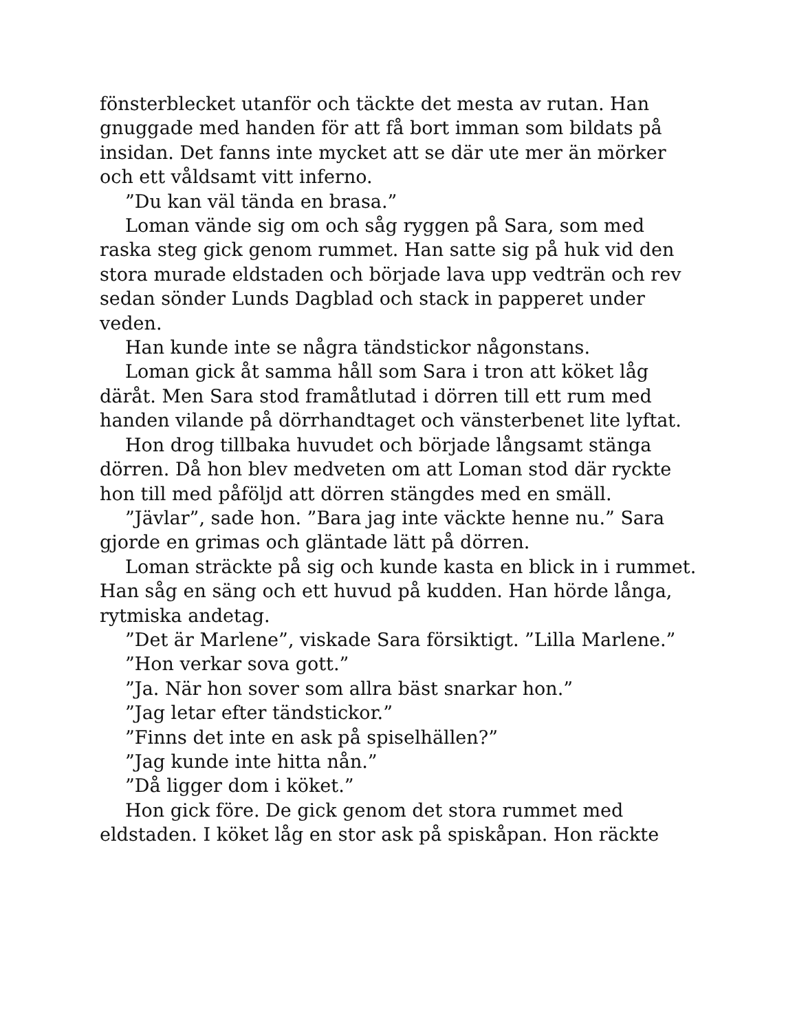fönsterblecket utanför och täckte det mesta av rutan. Han gnuggade med handen för att få bort imman som bildats på insidan. Det fanns inte mycket att se där ute mer än mörker och ett våldsamt vitt inferno.
”Du kan väl tända en brasa.”
Loman vände sig om och såg ryggen på Sara, som med raska steg gick genom rummet. Han satte sig på huk vid den stora murade eldstaden och började lava upp vedträn och rev sedan sönder Lunds Dagblad och stack in papperet under veden.
Han kunde inte se några tändstickor någonstans.
Loman gick åt samma håll som Sara i tron att köket låg däråt. Men Sara stod framåtlutad i dörren till ett rum med handen vilande på dörrhandtaget och vänsterbenet lite lyftat.
Hon drog tillbaka huvudet och började långsamt stänga dörren. Då hon blev medveten om att Loman stod där ryckte hon till med påföljd att dörren stängdes med en smäll.
”Jävlar”, sade hon. ”Bara jag inte väckte henne nu.” Sara gjorde en grimas och gläntade lätt på dörren.
Loman sträckte på sig och kunde kasta en blick in i rummet. Han såg en säng och ett huvud på kudden. Han hörde långa, rytmiska andetag.
”Det är Marlene”, viskade Sara försiktigt. ”Lilla Marlene.”
”Hon verkar sova gott.”
”Ja. När hon sover som allra bäst snarkar hon.”
”Jag letar efter tändstickor.”
”Finns det inte en ask på spiselhällen?”
”Jag kunde inte hitta nån.”
”Då ligger dom i köket.”
Hon gick före. De gick genom det stora rummet med eldstaden. I köket låg en stor ask på spiskåpan. Hon räckte